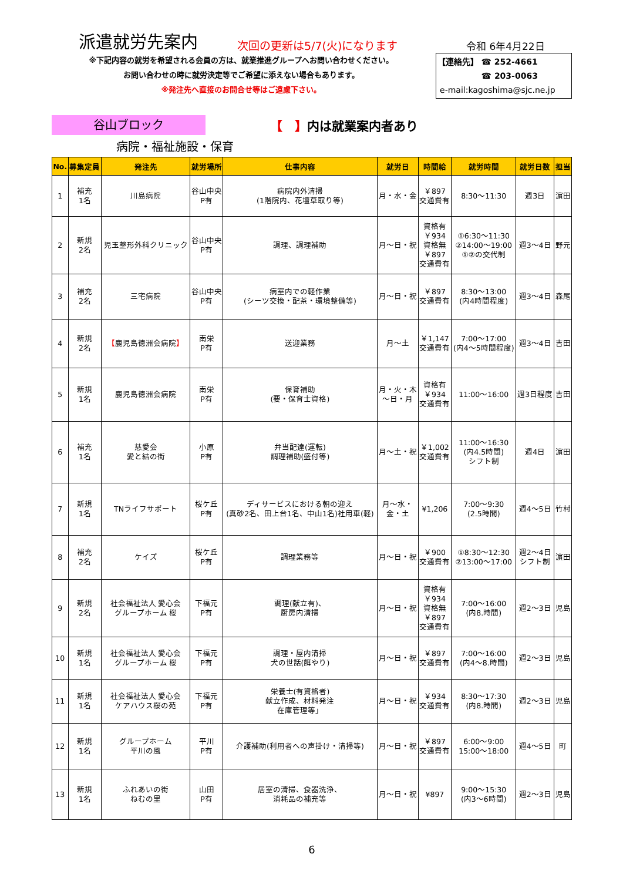派遣就労先案内
次回の更新は5/7(火)になります
令和 6年4月22日
※下記内容の就労を希望される会員の方は、就業推進グループへお問い合わせください。
お問い合わせの時に就労決定等でご希望に添えない場合もあります。
※発注先へ直接のお問合せ等はご遠慮下さい。
【連絡先】 ☎ 252-4661
☎ 203-0063
e-mail:kagoshima@sjc.ne.jp
谷山ブロック
【　】内は就業案内者あり
病院・福祉施設・保育
| No. | 募集定員 | 発注先 | 就労場所 | 仕事内容 | 就労日 | 時間給 | 就労時間 | 就労日数 | 担当 |
| --- | --- | --- | --- | --- | --- | --- | --- | --- | --- |
| 1 | 補充 1名 | 川島病院 | 谷山中央 P有 | 病院内外清掃 (1階院内、花壇草取り等) | 月・水・金 | ￥897 交通費有 | 8:30～11:30 | 週3日 | 濵田 |
| 2 | 新規 2名 | 児玉整形外科クリニック | 谷山中央 P有 | 調理、調理補助 | 月～日・祝 | 資格有 ￥934 資格無 ￥897 交通費有 | ①6:30～11:30 ②14:00～19:00 ①②の交代制 | 週3～4日 | 野元 |
| 3 | 補充 2名 | 三宅病院 | 谷山中央 P有 | 病室内での軽作業 (シーツ交換・配茶・環境整備等) | 月～日・祝 | ￥897 交通費有 | 8:30～13:00 (内4時間程度) | 週3～4日 | 森尾 |
| 4 | 新規 2名 | 【 鹿児島徳洲会病院 】 | 南栄 P有 | 送迎業務 | 月～土 | ￥1,147 交通費有 | 7:00～17:00 (内4～5時間程度) | 週3～4日 | 吉田 |
| 5 | 新規 1名 | 鹿児島徳洲会病院 | 南栄 P有 | 保育補助 (要・保育士資格) | 月・火・木 ～日・月 | 資格有 ￥934 交通費有 | 11:00～16:00 | 週3日程度 | 吉田 |
| 6 | 補充 1名 | 慈愛会 愛と結の街 | 小原 P有 | 弁当配達(運転) 調理補助(盛付等) | 月～土・祝 | ￥1,002 交通費有 | 11:00～16:30 (内4.5時間) シフト制 | 週4日 | 濵田 |
| 7 | 新規 1名 | TNライフサポート | 桜ケ丘 P有 | ディサービスにおける朝の迎え (真砂2名、田上台1名、中山1名)社用車(軽) | 月～水・ 金・土 | ¥1,206 | 7:00～9:30 (2.5時間) | 週4～5日 | 竹村 |
| 8 | 補充 2名 | ケイズ | 桜ケ丘 P有 | 調理業務等 | 月～日・祝 | ￥900 交通費有 | ①8:30～12:30 ②13:00～17:00 | 週2～4日 シフト制 | 濵田 |
| 9 | 新規 2名 | 社会福祉法人 愛心会 グループホーム 桜 | 下福元 P有 | 調理(献立有)、 厨房内清掃 | 月～日・祝 | 資格有 ￥934 資格無 ￥897 交通費有 | 7:00～16:00 (内8.時間) | 週2～3日 | 児島 |
| 10 | 新規 1名 | 社会福祉法人 愛心会 グループホーム 桜 | 下福元 P有 | 調理・屋内清掃 犬の世話(餌やり) | 月～日・祝 | ￥897 交通費有 | 7:00～16:00 (内4～8.時間) | 週2～3日 | 児島 |
| 11 | 新規 1名 | 社会福祉法人 愛心会 ケアハウス桜の苑 | 下福元 P有 | 栄養士(有資格者) 献立作成、材料発注 在庫管理等」 | 月～日・祝 | ￥934 交通費有 | 8:30～17:30 (内8.時間) | 週2～3日 | 児島 |
| 12 | 新規 1名 | グループホーム 平川の風 | 平川 P有 | 介護補助(利用者への声掛け・清掃等) | 月～日・祝 | ￥897 交通費有 | 6:00～9:00 15:00～18:00 | 週4～5日 | 町 |
| 13 | 新規 1名 | ふれあいの街 ねむの里 | 山田 P有 | 居室の清掃、食器洗浄、 消耗品の補充等 | 月～日・祝 | ¥897 | 9:00～15:30 (内3～6時間) | 週2～3日 | 児島 |
6